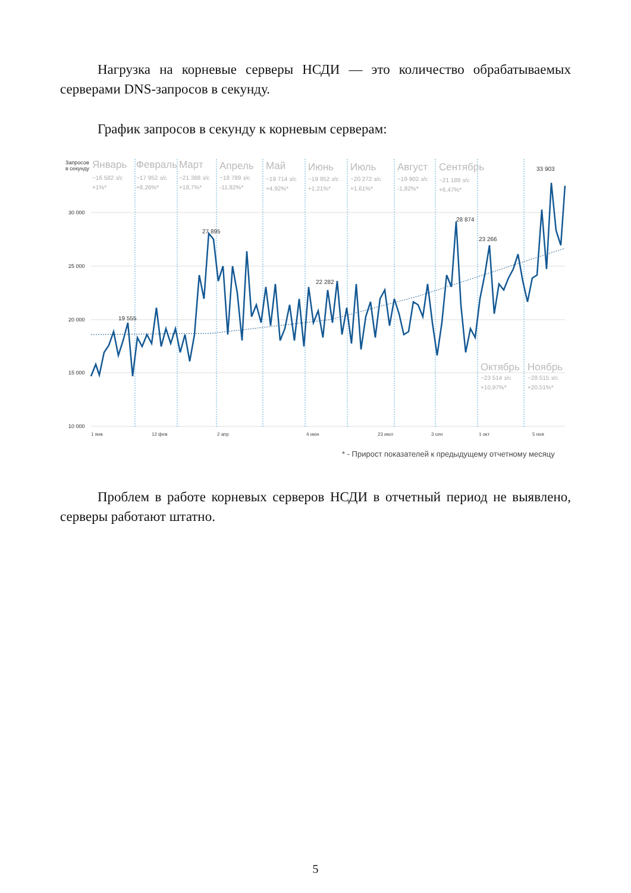Нагрузка на корневые серверы НСДИ — это количество обрабатываемых серверами DNS-запросов в секунду.
График запросов в секунду к корневым серверам:
Запросов
в секунду
30 000
25 000
20 000
15 000
10 000
Январь
Февраль
Март
Апрель
Май
Июнь
Июль
Август
Сентябрь
Октябрь
Ноябрь
~16 582 з/с
+1%*
~17 952 з/с
+8,26%*
~21 388 з/с
+18,7%*
~18 789 з/с
-11,82%*
~19 714 з/с
+4,92%*
~19 952 з/с
+1,21%*
~20 272 з/с
+1,61%*
~19 902 з/с
-1,82%*
~21 189 з/с
+6,47%*
~23 514 з/с
+10,97%*
~28 515 з/с
+20,51%*
19 555
27 895
22 282
28 874
23 266
33 903
1 янв
12 фев
2 апр
4 июн
23 июл
3 сен
1 окт
5 ноя
* - Прирост показателей к предыдущему отчетному месяцу
Проблем в работе корневых серверов НСДИ в отчетный период не выявлено, серверы работают штатно.
5